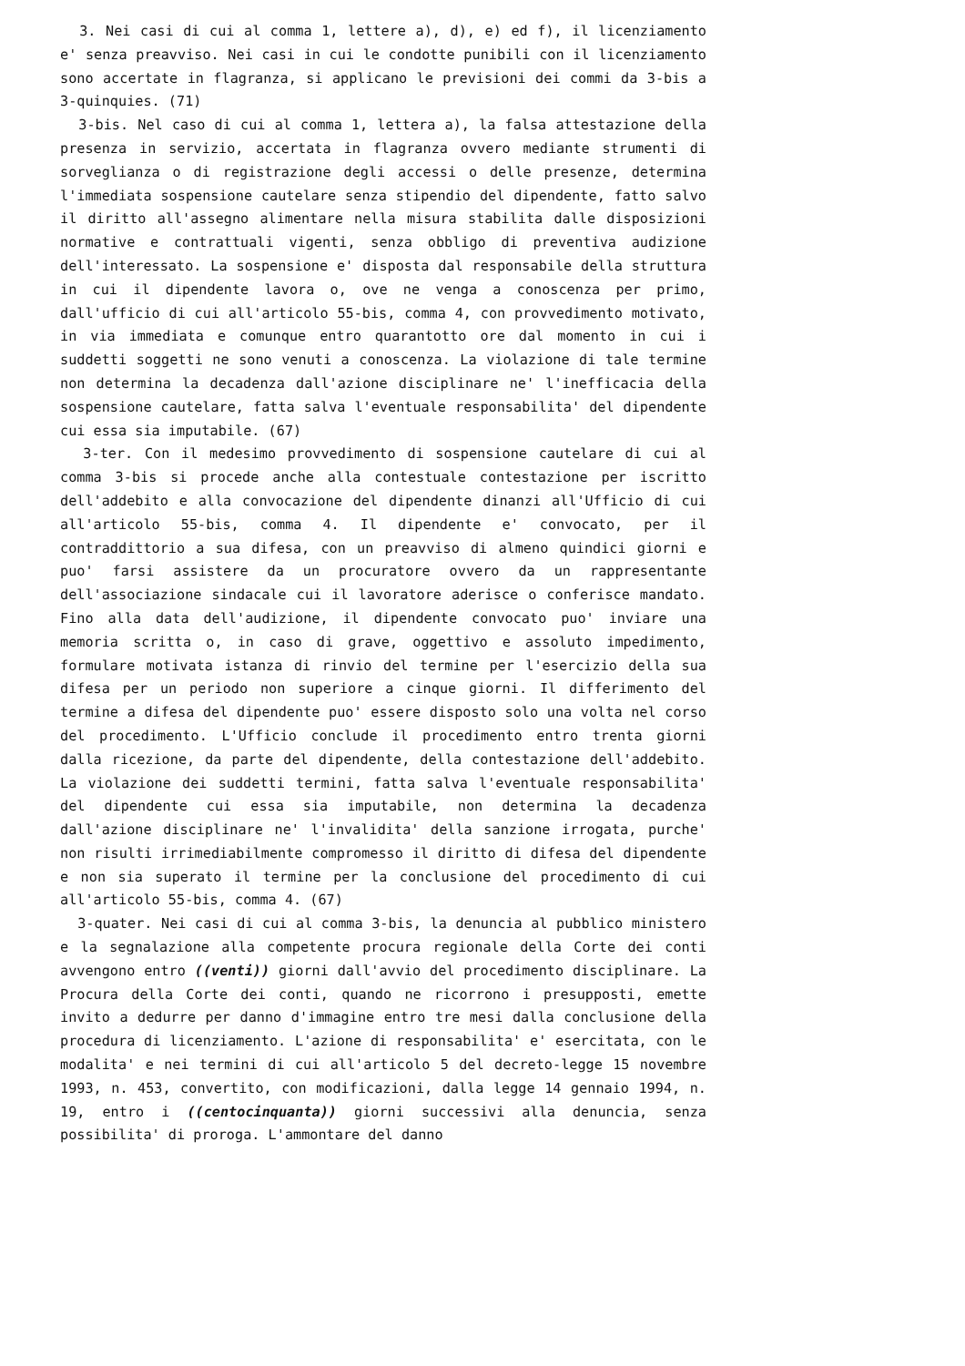3. Nei casi di cui al comma 1, lettere a), d), e) ed f), il licenziamento e' senza preavviso. Nei casi in cui le condotte punibili con il licenziamento sono accertate in flagranza, si applicano le previsioni dei commi da 3-bis a 3-quinquies. (71)
3-bis. Nel caso di cui al comma 1, lettera a), la falsa attestazione della presenza in servizio, accertata in flagranza ovvero mediante strumenti di sorveglianza o di registrazione degli accessi o delle presenze, determina l'immediata sospensione cautelare senza stipendio del dipendente, fatto salvo il diritto all'assegno alimentare nella misura stabilita dalle disposizioni normative e contrattuali vigenti, senza obbligo di preventiva audizione dell'interessato. La sospensione e' disposta dal responsabile della struttura in cui il dipendente lavora o, ove ne venga a conoscenza per primo, dall'ufficio di cui all'articolo 55-bis, comma 4, con provvedimento motivato, in via immediata e comunque entro quarantotto ore dal momento in cui i suddetti soggetti ne sono venuti a conoscenza. La violazione di tale termine non determina la decadenza dall'azione disciplinare ne' l'inefficacia della sospensione cautelare, fatta salva l'eventuale responsabilita' del dipendente cui essa sia imputabile. (67)
3-ter. Con il medesimo provvedimento di sospensione cautelare di cui al comma 3-bis si procede anche alla contestuale contestazione per iscritto dell'addebito e alla convocazione del dipendente dinanzi all'Ufficio di cui all'articolo 55-bis, comma 4. Il dipendente e' convocato, per il contraddittorio a sua difesa, con un preavviso di almeno quindici giorni e puo' farsi assistere da un procuratore ovvero da un rappresentante dell'associazione sindacale cui il lavoratore aderisce o conferisce mandato. Fino alla data dell'audizione, il dipendente convocato puo' inviare una memoria scritta o, in caso di grave, oggettivo e assoluto impedimento, formulare motivata istanza di rinvio del termine per l'esercizio della sua difesa per un periodo non superiore a cinque giorni. Il differimento del termine a difesa del dipendente puo' essere disposto solo una volta nel corso del procedimento. L'Ufficio conclude il procedimento entro trenta giorni dalla ricezione, da parte del dipendente, della contestazione dell'addebito. La violazione dei suddetti termini, fatta salva l'eventuale responsabilita' del dipendente cui essa sia imputabile, non determina la decadenza dall'azione disciplinare ne' l'invalidita' della sanzione irrogata, purche' non risulti irrimediabilmente compromesso il diritto di difesa del dipendente e non sia superato il termine per la conclusione del procedimento di cui all'articolo 55-bis, comma 4. (67)
3-quater. Nei casi di cui al comma 3-bis, la denuncia al pubblico ministero e la segnalazione alla competente procura regionale della Corte dei conti avvengono entro ((venti)) giorni dall'avvio del procedimento disciplinare. La Procura della Corte dei conti, quando ne ricorrono i presupposti, emette invito a dedurre per danno d'immagine entro tre mesi dalla conclusione della procedura di licenziamento. L'azione di responsabilita' e' esercitata, con le modalita' e nei termini di cui all'articolo 5 del decreto-legge 15 novembre 1993, n. 453, convertito, con modificazioni, dalla legge 14 gennaio 1994, n. 19, entro i ((centocinquanta)) giorni successivi alla denuncia, senza possibilita' di proroga. L'ammontare del danno